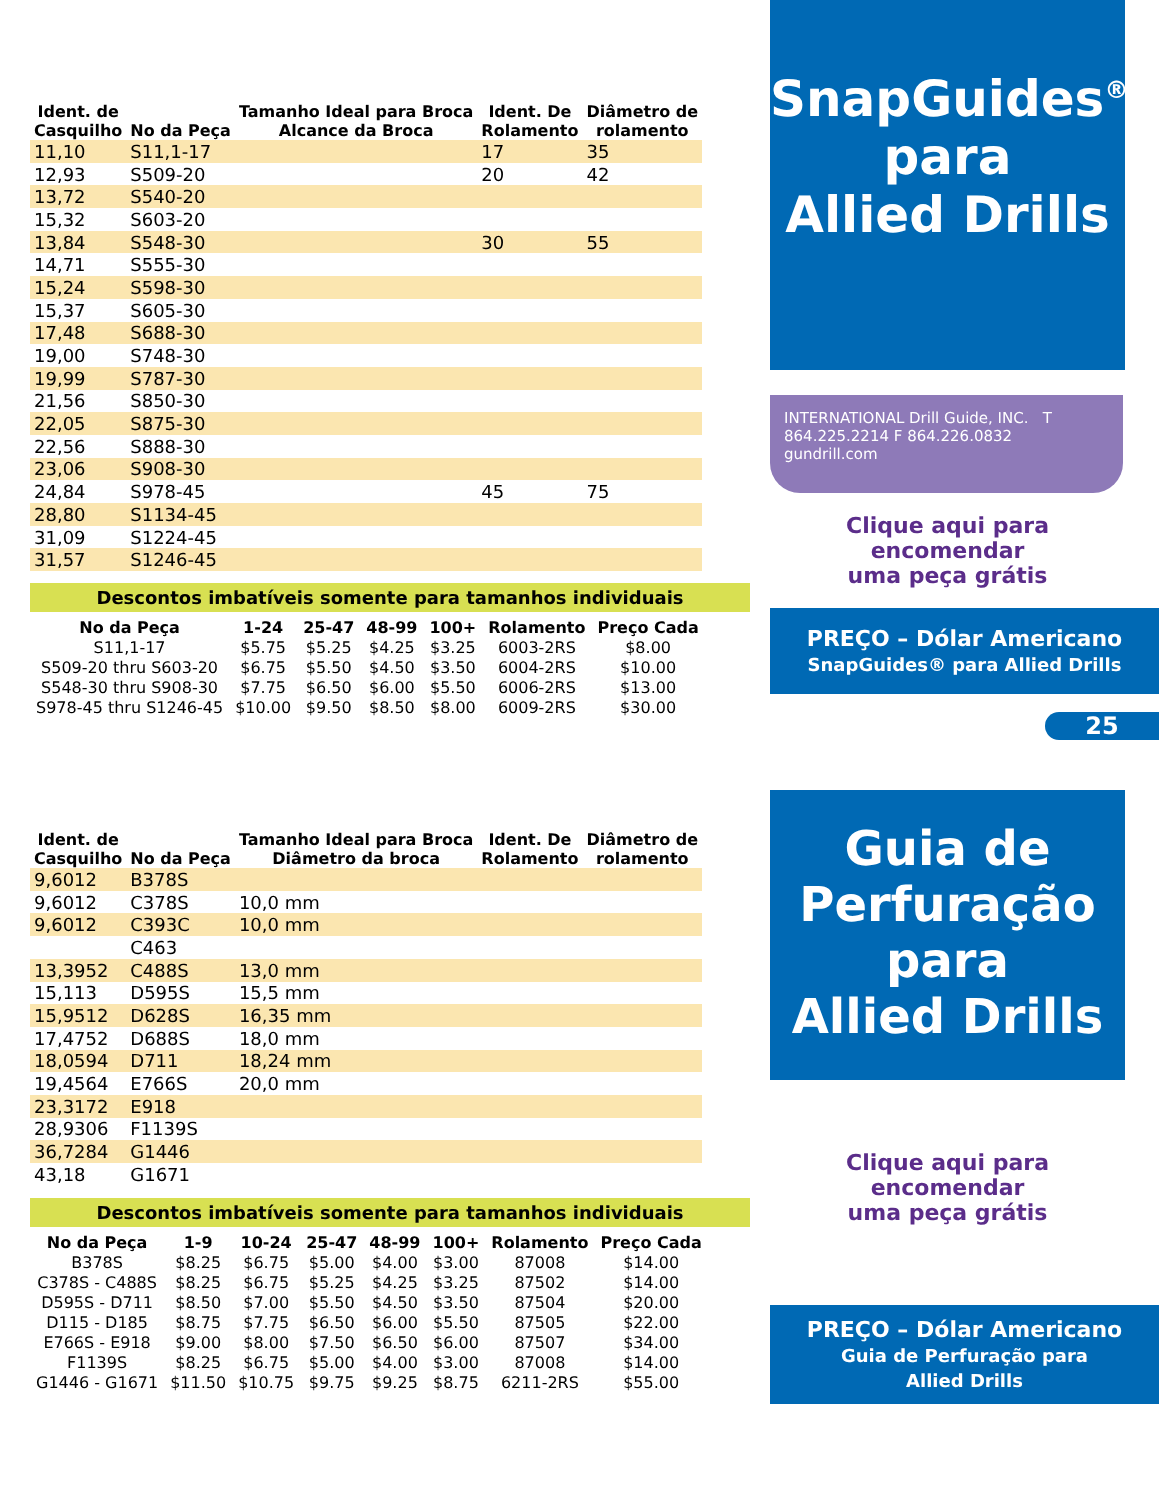| Ident. de Casquilho | No da Peça | Tamanho Ideal para Broca Alcance da Broca | Ident. De Rolamento | Diâmetro de rolamento |
| --- | --- | --- | --- | --- |
| 11,10 | S11,1-17 | | 17 | 35 |
| 12,93 | S509-20 | | 20 | 42 |
| 13,72 | S540-20 | | | |
| 15,32 | S603-20 | | | |
| 13,84 | S548-30 | | 30 | 55 |
| 14,71 | S555-30 | | | |
| 15,24 | S598-30 | | | |
| 15,37 | S605-30 | | | |
| 17,48 | S688-30 | | | |
| 19,00 | S748-30 | | | |
| 19,99 | S787-30 | | | |
| 21,56 | S850-30 | | | |
| 22,05 | S875-30 | | | |
| 22,56 | S888-30 | | | |
| 23,06 | S908-30 | | | |
| 24,84 | S978-45 | | 45 | 75 |
| 28,80 | S1134-45 | | | |
| 31,09 | S1224-45 | | | |
| 31,57 | S1246-45 | | | |
Descontos imbatíveis somente para tamanhos individuais
| No da Peça | 1-24 | 25-47 | 48-99 | 100+ | Rolamento | Preço Cada |
| --- | --- | --- | --- | --- | --- | --- |
| S11,1-17 | $5.75 | $5.25 | $4.25 | $3.25 | 6003-2RS | $8.00 |
| S509-20 thru S603-20 | $6.75 | $5.50 | $4.50 | $3.50 | 6004-2RS | $10.00 |
| S548-30 thru S908-30 | $7.75 | $6.50 | $6.00 | $5.50 | 6006-2RS | $13.00 |
| S978-45 thru S1246-45 | $10.00 | $9.50 | $8.50 | $8.00 | 6009-2RS | $30.00 |
| Ident. de Casquilho | No da Peça | Tamanho Ideal para Broca Diâmetro da broca | Ident. De Rolamento | Diâmetro de rolamento |
| --- | --- | --- | --- | --- |
| 9,6012 | B378S | | | |
| 9,6012 | C378S | 10,0 mm | | |
| 9,6012 | C393C | 10,0 mm | | |
| | C463 | | | |
| 13,3952 | C488S | 13,0 mm | | |
| 15,113 | D595S | 15,5 mm | | |
| 15,9512 | D628S | 16,35 mm | | |
| 17,4752 | D688S | 18,0 mm | | |
| 18,0594 | D711 | 18,24 mm | | |
| 19,4564 | E766S | 20,0 mm | | |
| 23,3172 | E918 | | | |
| 28,9306 | F1139S | | | |
| 36,7284 | G1446 | | | |
| 43,18 | G1671 | | | |
Descontos imbatíveis somente para tamanhos individuais
| No da Peça | 1-9 | 10-24 | 25-47 | 48-99 | 100+ | Rolamento | Preço Cada |
| --- | --- | --- | --- | --- | --- | --- | --- |
| B378S | $8.25 | $6.75 | $5.00 | $4.00 | $3.00 | 87008 | $14.00 |
| C378S - C488S | $8.25 | $6.75 | $5.25 | $4.25 | $3.25 | 87502 | $14.00 |
| D595S - D711 | $8.50 | $7.00 | $5.50 | $4.50 | $3.50 | 87504 | $20.00 |
| D115 - D185 | $8.75 | $7.75 | $6.50 | $6.00 | $5.50 | 87505 | $22.00 |
| E766S - E918 | $9.00 | $8.00 | $7.50 | $6.50 | $6.00 | 87507 | $34.00 |
| F1139S | $8.25 | $6.75 | $5.00 | $4.00 | $3.00 | 87008 | $14.00 |
| G1446 - G1671 | $11.50 | $10.75 | $9.75 | $9.25 | $8.75 | 6211-2RS | $55.00 |
SnapGuides<sup>®</sup>
para
Allied Drills
INTERNATIONAL Drill Guide, INC. T 864.225.2214 F 864.226.0832 gundrill.com
Clique aqui para encomendar
uma peça grátis
PREÇO – Dólar Americano
SnapGuides® para Allied Drills
25
Guia de
Perfuração
para
Allied Drills
Clique aqui para encomendar
uma peça grátis
PREÇO – Dólar Americano
Guia de Perfuração para
Allied Drills